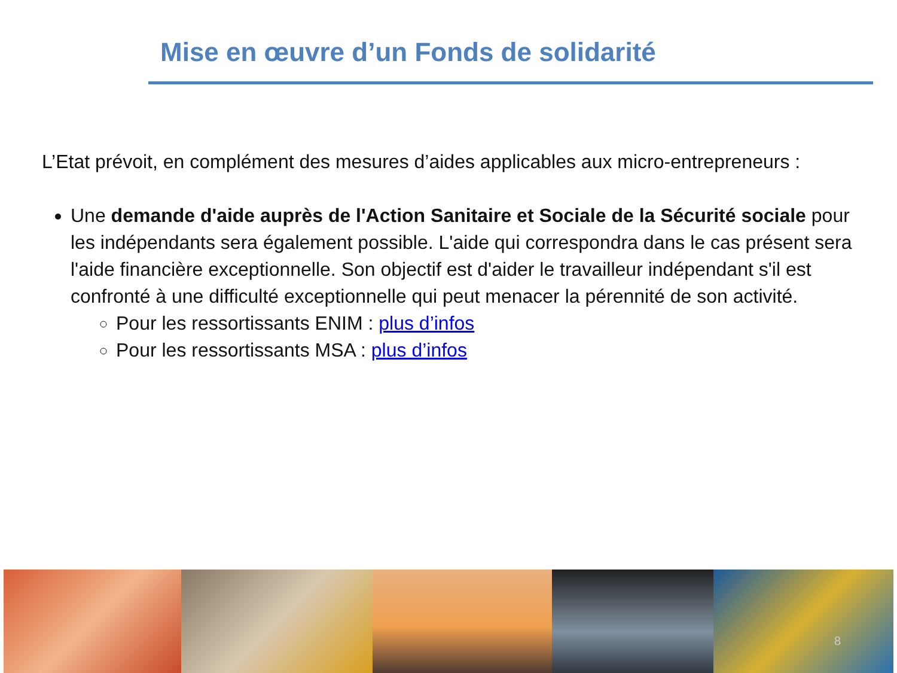Mise en œuvre d’un Fonds de solidarité
L’Etat prévoit, en complément des mesures d’aides applicables aux micro-entrepreneurs :
Une demande d'aide auprès de l'Action Sanitaire et Sociale de la Sécurité sociale pour les indépendants sera également possible. L'aide qui correspondra dans le cas présent sera l'aide financière exceptionnelle. Son objectif est d'aider le travailleur indépendant s'il est confronté à une difficulté exceptionnelle qui peut menacer la pérennité de son activité.
Pour les ressortissants ENIM : plus d’infos
Pour les ressortissants MSA : plus d’infos
8